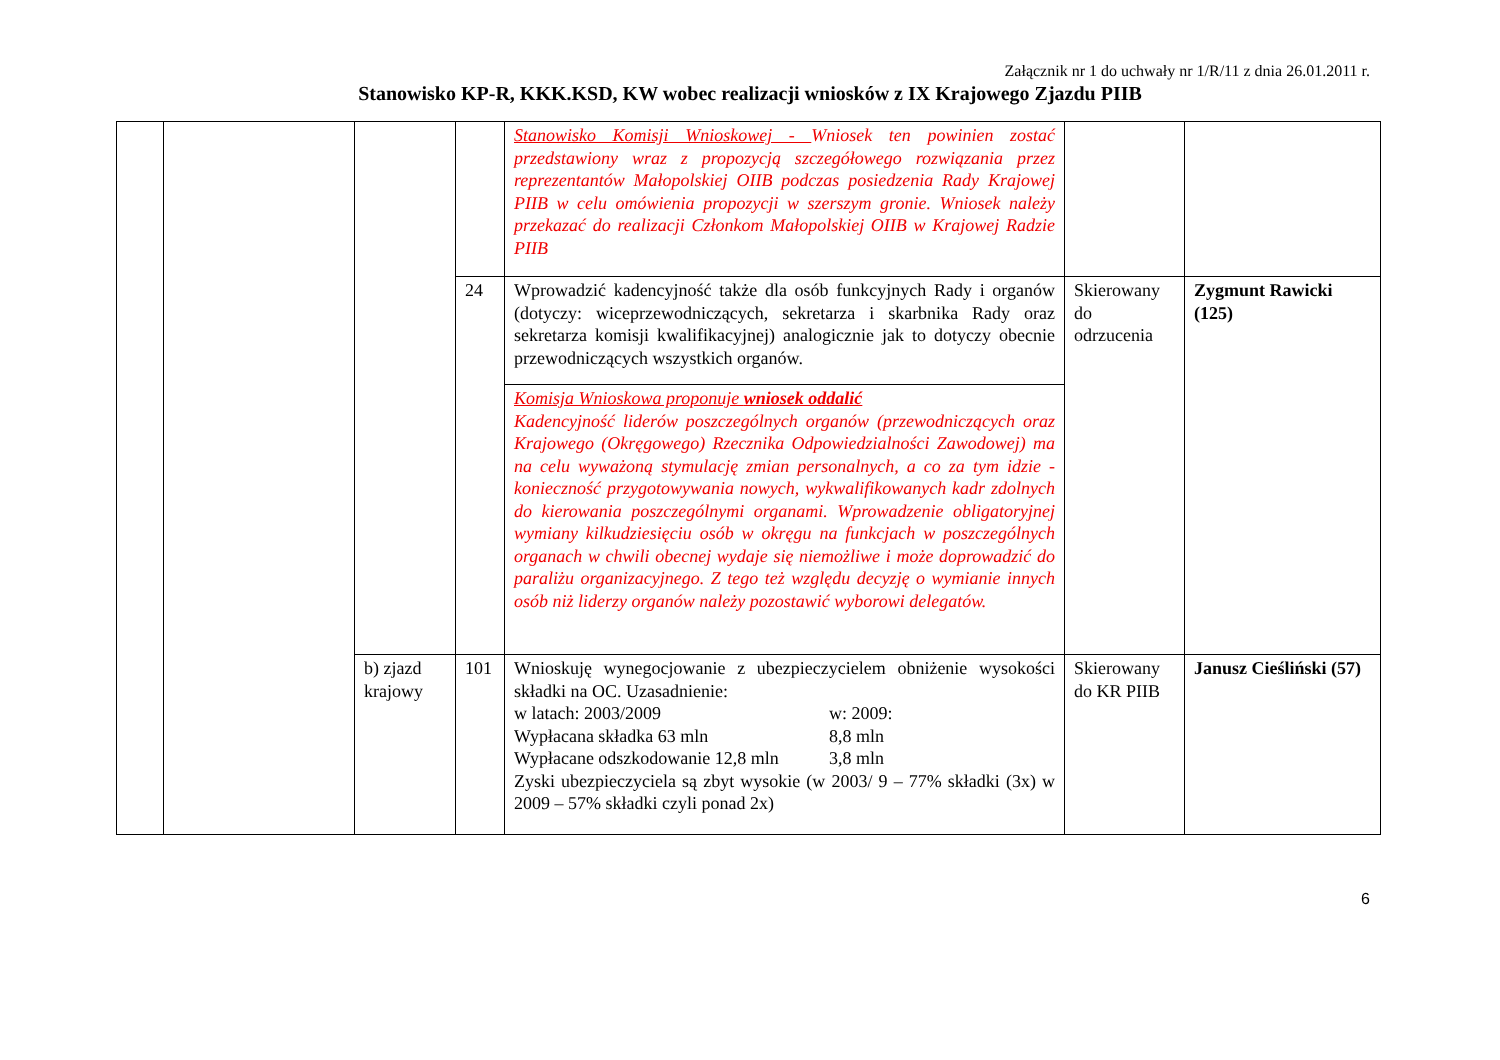Załącznik nr 1 do uchwały nr 1/R/11 z dnia 26.01.2011 r.
Stanowisko KP-R, KKK.KSD, KW wobec realizacji wniosków z IX Krajowego Zjazdu PIIB
| | | | | Stanowisko Komisji Wnioskowej - Wniosek ten powinien zostać przedstawiony wraz z propozycją szczegółowego rozwiązania przez reprezentantów Małopolskiej OIIB podczas posiedzenia Rady Krajowej PIIB w celu omówienia propozycji w szerszym gronie. Wniosek należy przekazać do realizacji Członkom Małopolskiej OIIB w Krajowej Radzie PIIB | | |
| | | | 24 | Wprowadzić kadencyjność także dla osób funkcyjnych Rady i organów (dotyczy: wiceprzewodniczących, sekretarza i skarbnika Rady oraz sekretarza komisji kwalifikacyjnej) analogicznie jak to dotyczy obecnie przewodniczących wszystkich organów. | Skierowany do odrzucenia | Zygmunt Rawicki (125) |
| | | | | Komisja Wnioskowa proponuje wniosek oddalić Kadencyjność liderów poszczególnych organów (przewodniczących oraz Krajowego (Okręgowego) Rzecznika Odpowiedzialności Zawodowej) ma na celu wyważoną stymulację zmian personalnych, a co za tym idzie - konieczność przygotowywania nowych, wykwalifikowanych kadr zdolnych do kierowania poszczególnymi organami. Wprowadzenie obligatoryjnej wymiany kilkudziesięciu osób w okręgu na funkcjach w poszczególnych organach w chwili obecnej wydaje się niemożliwe i może doprowadzić do paraliżu organizacyjnego. Z tego też względu decyzję o wymianie innych osób niż liderzy organów należy pozostawić wyborowi delegatów. | | |
| | | b) zjazd krajowy | 101 | Wnioskuję wynegocjowanie z ubezpieczycielem obniżenie wysokości składki na OC. Uzasadnienie: w latach: 2003/2009 w: 2009: Wypłacana składka 63 mln 8,8 mln Wypłacane odszkodowanie 12,8 mln 3,8 mln Zyski ubezpieczyciela są zbyt wysokie (w 2003/ 9 – 77% składki (3x) w 2009 – 57% składki czyli ponad 2x) | Skierowany do KR PIIB | Janusz Cieśliński (57) |
6